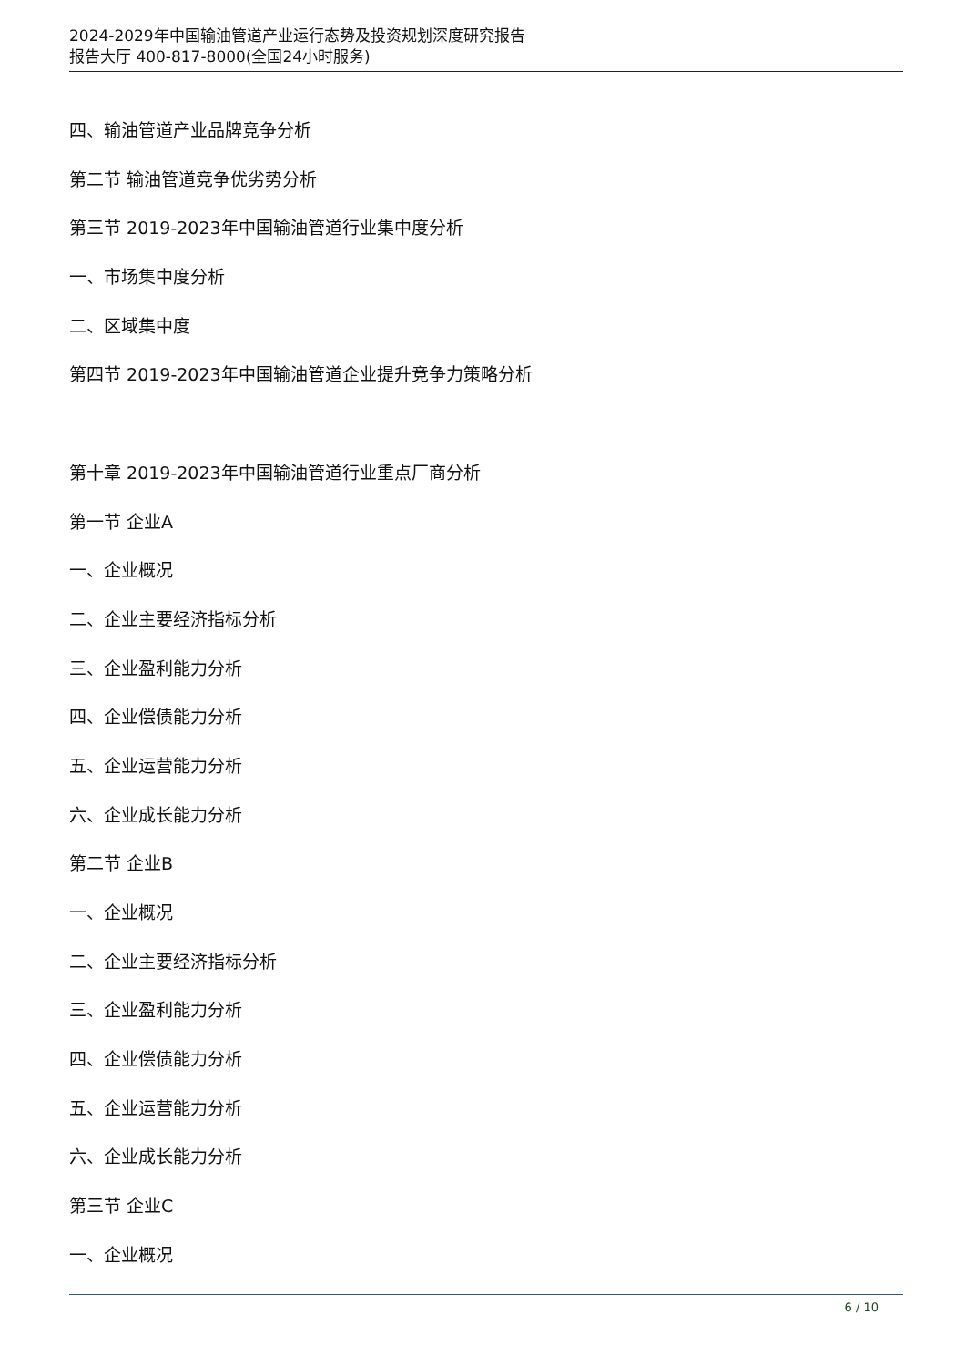2024-2029年中国输油管道产业运行态势及投资规划深度研究报告
报告大厅 400-817-8000(全国24小时服务)
四、输油管道产业品牌竞争分析
第二节 输油管道竞争优劣势分析
第三节 2019-2023年中国输油管道行业集中度分析
一、市场集中度分析
二、区域集中度
第四节 2019-2023年中国输油管道企业提升竞争力策略分析
第十章 2019-2023年中国输油管道行业重点厂商分析
第一节 企业A
一、企业概况
二、企业主要经济指标分析
三、企业盈利能力分析
四、企业偿债能力分析
五、企业运营能力分析
六、企业成长能力分析
第二节 企业B
一、企业概况
二、企业主要经济指标分析
三、企业盈利能力分析
四、企业偿债能力分析
五、企业运营能力分析
六、企业成长能力分析
第三节 企业C
一、企业概况
6 / 10